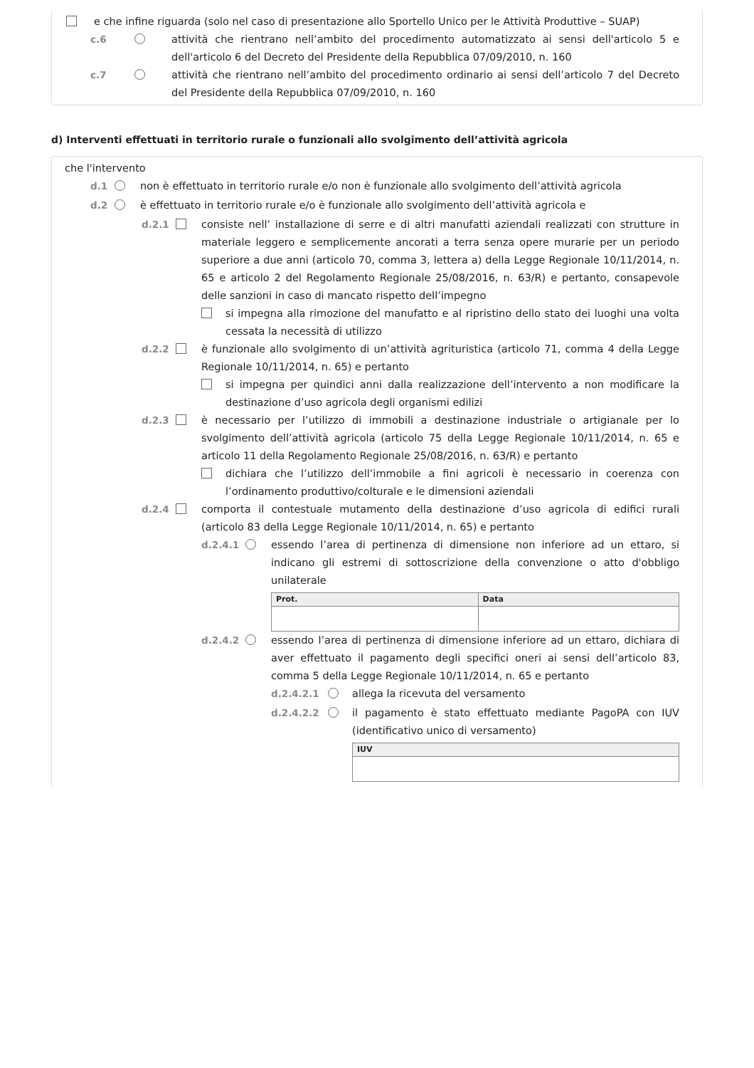e che infine riguarda (solo nel caso di presentazione allo Sportello Unico per le Attività Produttive – SUAP)
c.6 attività che rientrano nell’ambito del procedimento automatizzato ai sensi dell'articolo 5 e dell'articolo 6 del Decreto del Presidente della Repubblica 07/09/2010, n. 160
c.7 attività che rientrano nell’ambito del procedimento ordinario ai sensi dell’articolo 7 del Decreto del Presidente della Repubblica 07/09/2010, n. 160
d) Interventi effettuati in territorio rurale o funzionali allo svolgimento dell’attività agricola
che l'intervento
d.1 non è effettuato in territorio rurale e/o non è funzionale allo svolgimento dell’attività agricola
d.2 è effettuato in territorio rurale e/o è funzionale allo svolgimento dell’attività agricola e
d.2.1 consiste nell’ installazione di serre e di altri manufatti aziendali realizzati con strutture in materiale leggero e semplicemente ancorati a terra senza opere murarie per un periodo superiore a due anni (articolo 70, comma 3, lettera a) della Legge Regionale 10/11/2014, n. 65 e articolo 2 del Regolamento Regionale 25/08/2016, n. 63/R) e pertanto, consapevole delle sanzioni in caso di mancato rispetto dell’impegno
si impegna alla rimozione del manufatto e al ripristino dello stato dei luoghi una volta cessata la necessità di utilizzo
d.2.2 è funzionale allo svolgimento di un’attività agrituristica (articolo 71, comma 4 della Legge Regionale 10/11/2014, n. 65) e pertanto
si impegna per quindici anni dalla realizzazione dell’intervento a non modificare la destinazione d’uso agricola degli organismi edilizi
d.2.3 è necessario per l’utilizzo di immobili a destinazione industriale o artigianale per lo svolgimento dell’attività agricola (articolo 75 della Legge Regionale 10/11/2014, n. 65 e articolo 11 della Regolamento Regionale 25/08/2016, n. 63/R) e pertanto
dichiara che l’utilizzo dell’immobile a fini agricoli è necessario in coerenza con l’ordinamento produttivo/colturale e le dimensioni aziendali
d.2.4 comporta il contestuale mutamento della destinazione d’uso agricola di edifici rurali (articolo 83 della Legge Regionale 10/11/2014, n. 65) e pertanto
d.2.4.1 essendo l’area di pertinenza di dimensione non inferiore ad un ettaro, si indicano gli estremi di sottoscrizione della convenzione o atto d'obbligo unilaterale
| Prot. | Data |
| --- | --- |
d.2.4.2 essendo l’area di pertinenza di dimensione inferiore ad un ettaro, dichiara di aver effettuato il pagamento degli specifici oneri ai sensi dell’articolo 83, comma 5 della Legge Regionale 10/11/2014, n. 65 e pertanto
d.2.4.2.1 allega la ricevuta del versamento
d.2.4.2.2 il pagamento è stato effettuato mediante PagoPA con IUV (identificativo unico di versamento)
| IUV |
| --- |